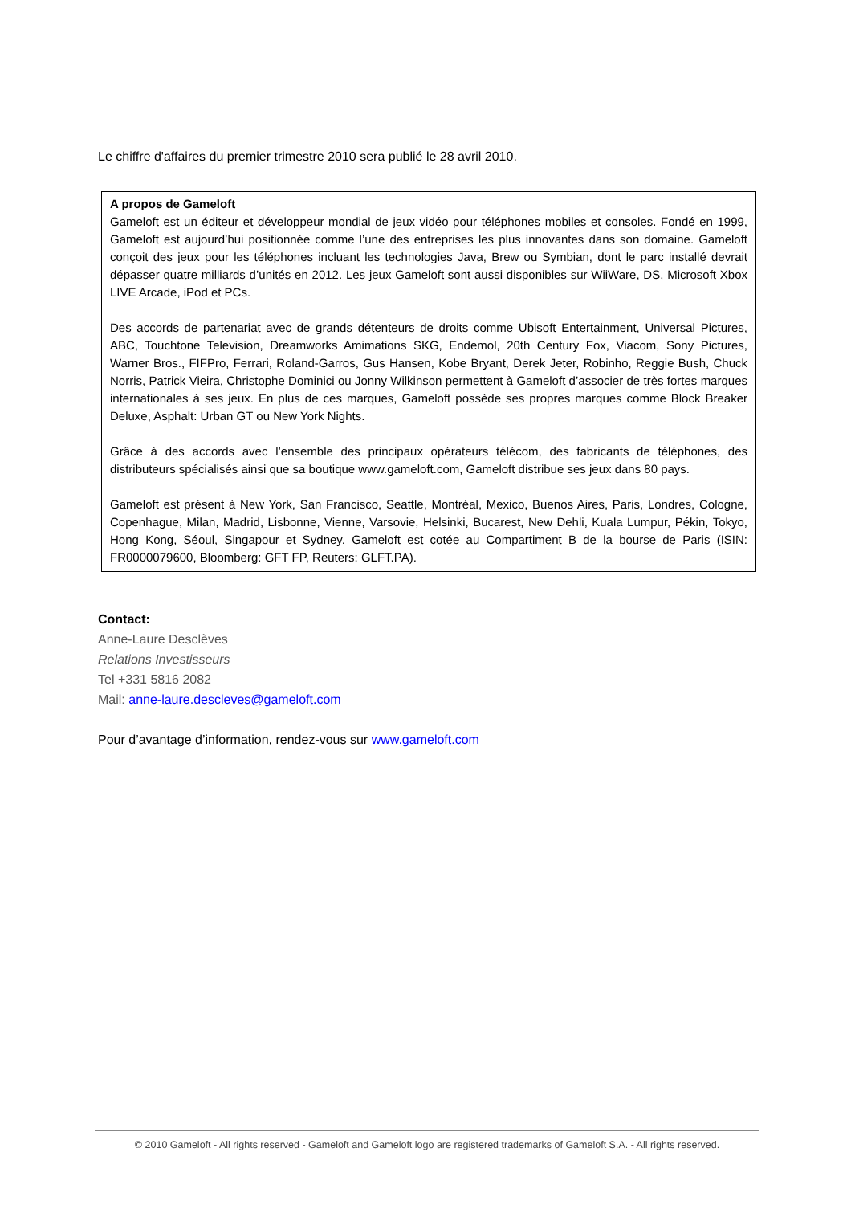Le chiffre d'affaires du premier trimestre 2010 sera publié le 28 avril 2010.
A propos de Gameloft
Gameloft est un éditeur et développeur mondial de jeux vidéo pour téléphones mobiles et consoles. Fondé en 1999, Gameloft est aujourd’hui positionnée comme l’une des entreprises les plus innovantes dans son domaine. Gameloft conçoit des jeux pour les téléphones incluant les technologies Java, Brew ou Symbian, dont le parc installé devrait dépasser quatre milliards d’unités en 2012. Les jeux Gameloft sont aussi disponibles sur WiiWare, DS, Microsoft Xbox LIVE Arcade, iPod et PCs.
Des accords de partenariat avec de grands détenteurs de droits comme Ubisoft Entertainment, Universal Pictures, ABC, Touchtone Television, Dreamworks Amimations SKG, Endemol, 20th Century Fox, Viacom, Sony Pictures, Warner Bros., FIFPro, Ferrari, Roland-Garros, Gus Hansen, Kobe Bryant, Derek Jeter, Robinho, Reggie Bush, Chuck Norris, Patrick Vieira, Christophe Dominici ou Jonny Wilkinson permettent à Gameloft d’associer de très fortes marques internationales à ses jeux. En plus de ces marques, Gameloft possède ses propres marques comme Block Breaker Deluxe, Asphalt: Urban GT ou New York Nights.
Grâce à des accords avec l’ensemble des principaux opérateurs télécom, des fabricants de téléphones, des distributeurs spécialisés ainsi que sa boutique www.gameloft.com, Gameloft distribue ses jeux dans 80 pays.
Gameloft est présent à New York, San Francisco, Seattle, Montréal, Mexico, Buenos Aires, Paris, Londres, Cologne, Copenhague, Milan, Madrid, Lisbonne, Vienne, Varsovie, Helsinki, Bucarest, New Dehli, Kuala Lumpur, Pékin, Tokyo, Hong Kong, Séoul, Singapour et Sydney. Gameloft est cotée au Compartiment B de la bourse de Paris (ISIN: FR0000079600, Bloomberg: GFT FP, Reuters: GLFT.PA).
Contact:
Anne-Laure Desclèves
Relations Investisseurs
Tel +331 5816 2082
Mail: anne-laure.descleves@gameloft.com
Pour d’avantage d’information, rendez-vous sur www.gameloft.com
© 2010 Gameloft - All rights reserved - Gameloft and Gameloft logo are registered trademarks of Gameloft S.A. - All rights reserved.